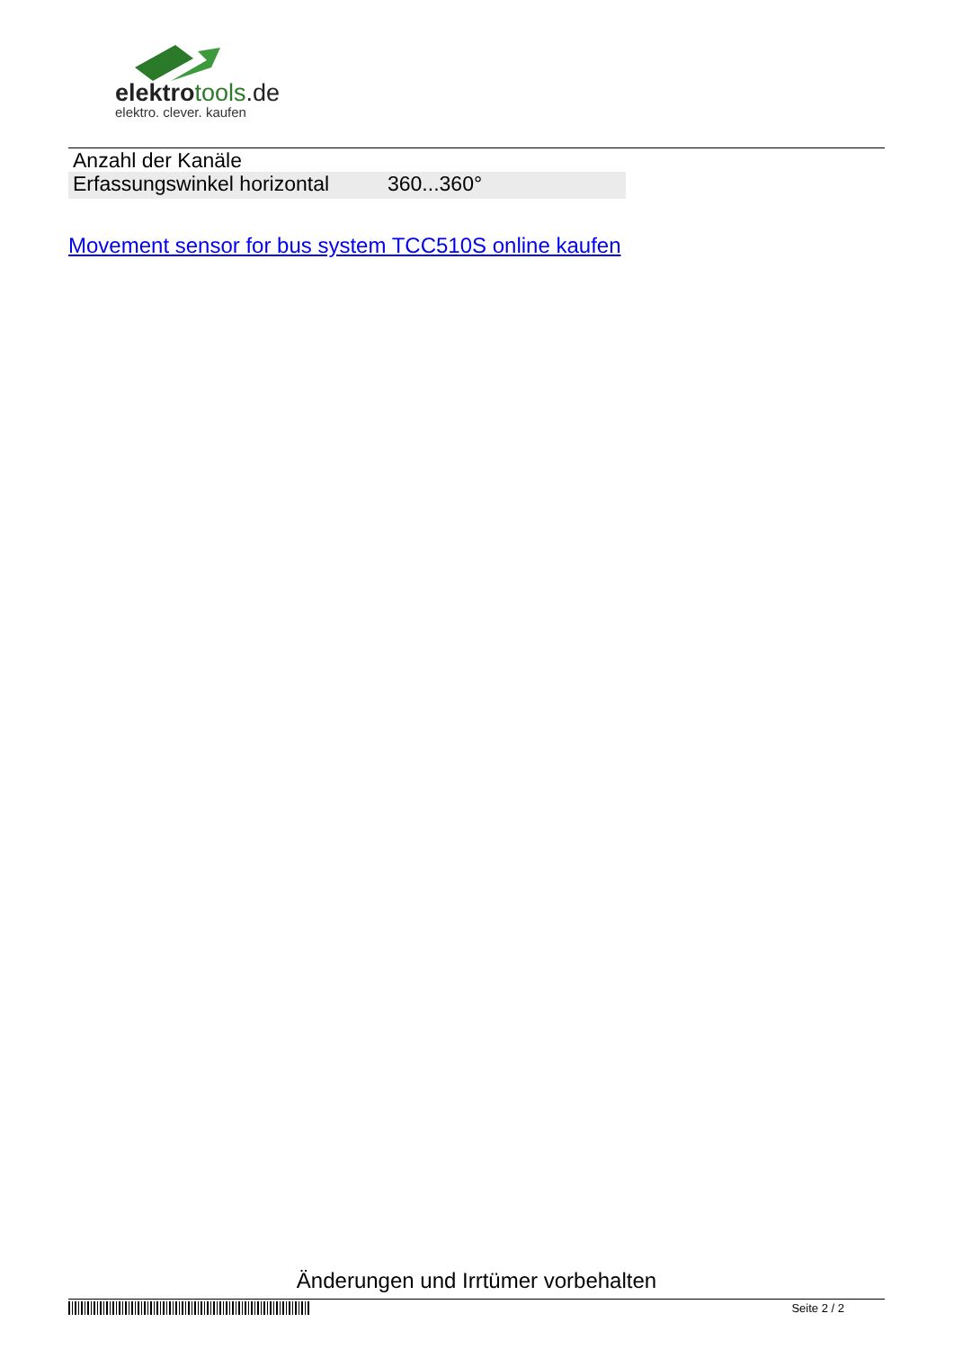elektrotools.de
elektro. clever. kaufen
| Anzahl der Kanäle | |
| Erfassungswinkel horizontal | 360...360° |
Movement sensor for bus system TCC510S online kaufen
Änderungen und Irrtümer vorbehalten
Seite 2 / 2